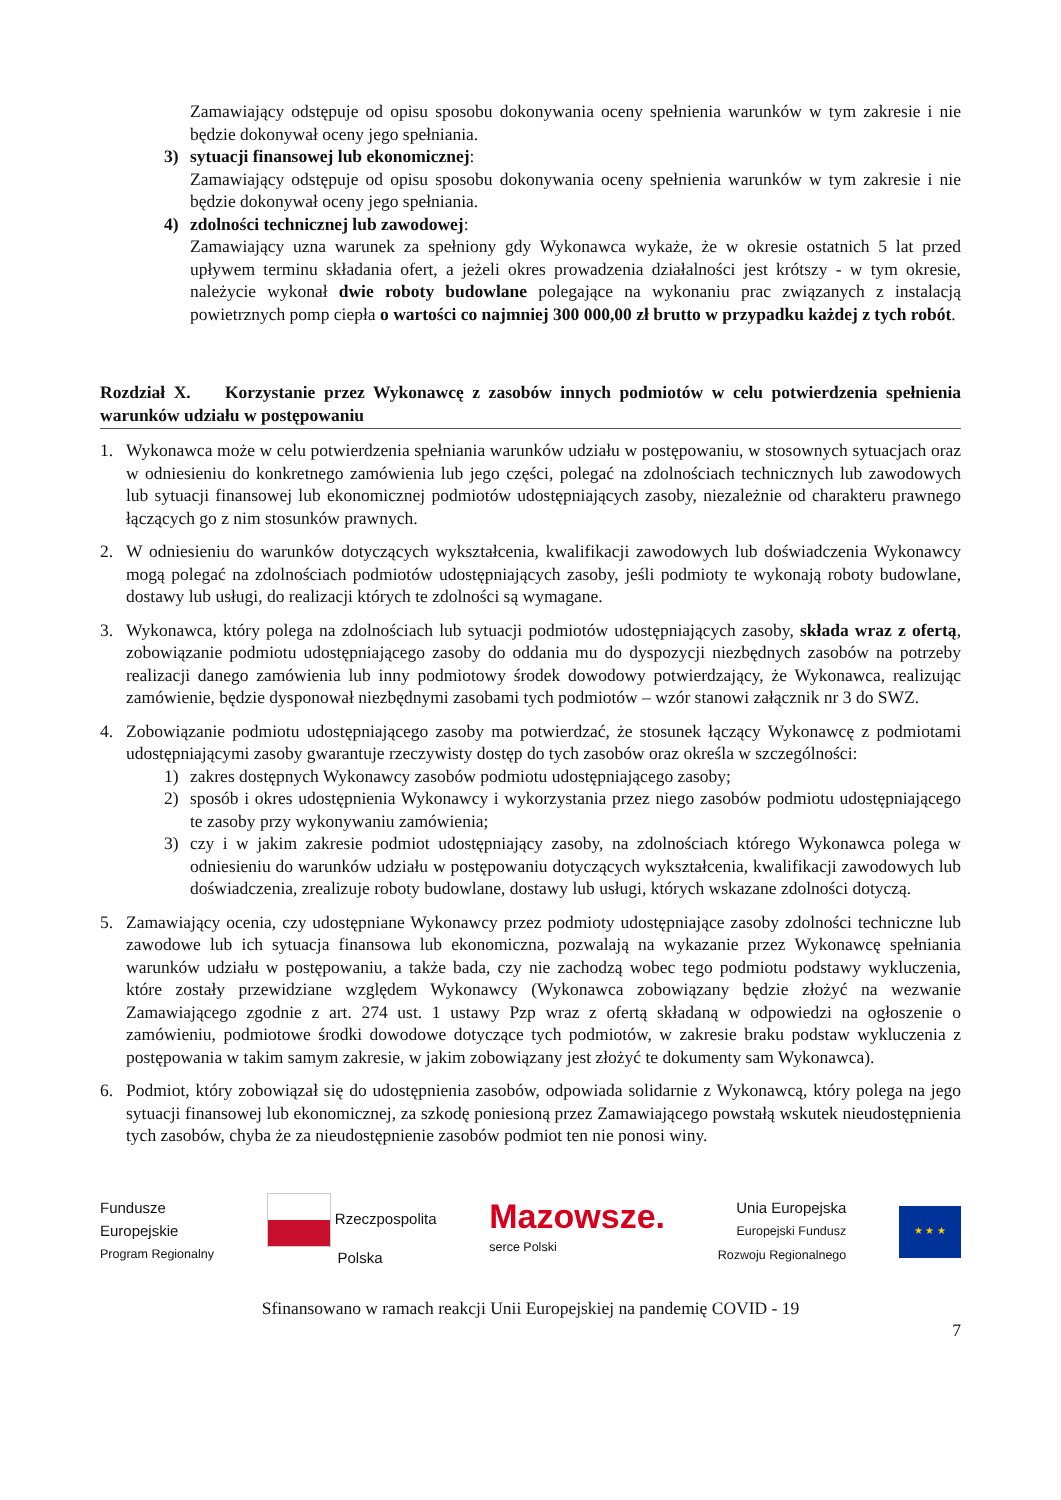Zamawiający odstępuje od opisu sposobu dokonywania oceny spełnienia warunków w tym zakresie i nie będzie dokonywał oceny jego spełniania.
3) sytuacji finansowej lub ekonomicznej:
Zamawiający odstępuje od opisu sposobu dokonywania oceny spełnienia warunków w tym zakresie i nie będzie dokonywał oceny jego spełniania.
4) zdolności technicznej lub zawodowej:
Zamawiający uzna warunek za spełniony gdy Wykonawca wykaże, że w okresie ostatnich 5 lat przed upływem terminu składania ofert, a jeżeli okres prowadzenia działalności jest krótszy - w tym okresie, należycie wykonał dwie roboty budowlane polegające na wykonaniu prac związanych z instalacją powietrznych pomp ciepła o wartości co najmniej 300 000,00 zł brutto w przypadku każdej z tych robót.
Rozdział X. Korzystanie przez Wykonawcę z zasobów innych podmiotów w celu potwierdzenia spełnienia warunków udziału w postępowaniu
1. Wykonawca może w celu potwierdzenia spełniania warunków udziału w postępowaniu, w stosownych sytuacjach oraz w odniesieniu do konkretnego zamówienia lub jego części, polegać na zdolnościach technicznych lub zawodowych lub sytuacji finansowej lub ekonomicznej podmiotów udostępniających zasoby, niezależnie od charakteru prawnego łączących go z nim stosunków prawnych.
2. W odniesieniu do warunków dotyczących wykształcenia, kwalifikacji zawodowych lub doświadczenia Wykonawcy mogą polegać na zdolnościach podmiotów udostępniających zasoby, jeśli podmioty te wykonają roboty budowlane, dostawy lub usługi, do realizacji których te zdolności są wymagane.
3. Wykonawca, który polega na zdolnościach lub sytuacji podmiotów udostępniających zasoby, składa wraz z ofertą, zobowiązanie podmiotu udostępniającego zasoby do oddania mu do dyspozycji niezbędnych zasobów na potrzeby realizacji danego zamówienia lub inny podmiotowy środek dowodowy potwierdzający, że Wykonawca, realizując zamówienie, będzie dysponował niezbędnymi zasobami tych podmiotów – wzór stanowi załącznik nr 3 do SWZ.
4. Zobowiązanie podmiotu udostępniającego zasoby ma potwierdzać, że stosunek łączący Wykonawcę z podmiotami udostępniającymi zasoby gwarantuje rzeczywisty dostęp do tych zasobów oraz określa w szczególności:
1) zakres dostępnych Wykonawcy zasobów podmiotu udostępniającego zasoby;
2) sposób i okres udostępnienia Wykonawcy i wykorzystania przez niego zasobów podmiotu udostępniającego te zasoby przy wykonywaniu zamówienia;
3) czy i w jakim zakresie podmiot udostępniający zasoby, na zdolnościach którego Wykonawca polega w odniesieniu do warunków udziału w postępowaniu dotyczących wykształcenia, kwalifikacji zawodowych lub doświadczenia, zrealizuje roboty budowlane, dostawy lub usługi, których wskazane zdolności dotyczą.
5. Zamawiający ocenia, czy udostępniane Wykonawcy przez podmioty udostępniające zasoby zdolności techniczne lub zawodowe lub ich sytuacja finansowa lub ekonomiczna, pozwalają na wykazanie przez Wykonawcę spełniania warunków udziału w postępowaniu, a także bada, czy nie zachodzą wobec tego podmiotu podstawy wykluczenia, które zostały przewidziane względem Wykonawcy (Wykonawca zobowiązany będzie złożyć na wezwanie Zamawiającego zgodnie z art. 274 ust. 1 ustawy Pzp wraz z ofertą składaną w odpowiedzi na ogłoszenie o zamówieniu, podmiotowe środki dowodowe dotyczące tych podmiotów, w zakresie braku podstaw wykluczenia z postępowania w takim samym zakresie, w jakim zobowiązany jest złożyć te dokumenty sam Wykonawca).
6. Podmiot, który zobowiązał się do udostępnienia zasobów, odpowiada solidarnie z Wykonawcą, który polega na jego sytuacji finansowej lub ekonomicznej, za szkodę poniesioną przez Zamawiającego powstałą wskutek nieudostępnienia tych zasobów, chyba że za nieudostępnienie zasobów podmiot ten nie ponosi winy.
Fundusze
Europejskie
Program Regionalny
Rzeczpospolita
Polska
Mazowsze.
serce Polski
Unia Europejska
Europejski Fundusz
Rozwoju Regionalnego
★ ★ ★
Sfinansowano w ramach reakcji Unii Europejskiej na pandemię COVID - 19
7